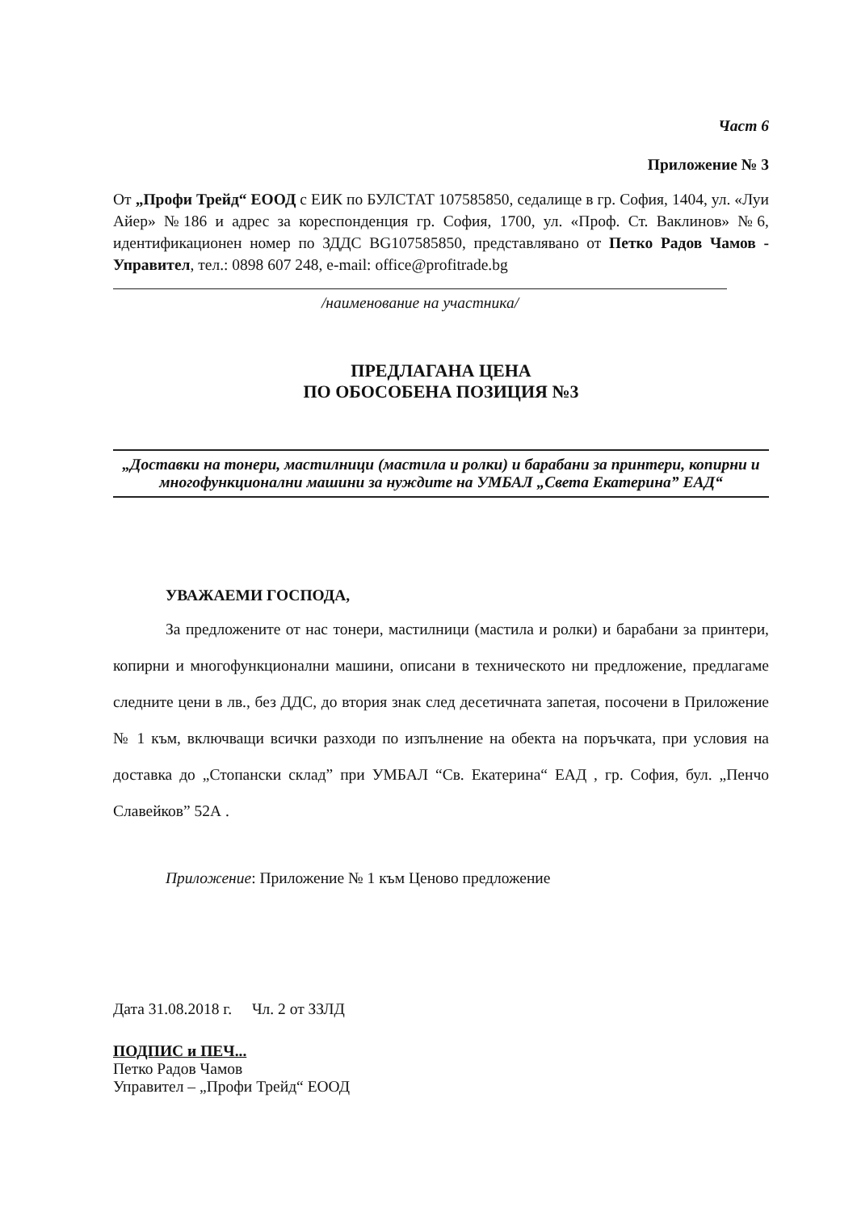Част 6
Приложение № 3
От „Профи Трейд“ ЕООД с ЕИК по БУЛСТАТ 107585850, седалище в гр. София, 1404, ул. «Луи Айер» №186 и адрес за кореспонденция гр. София, 1700, ул. «Проф. Ст. Ваклинов» №6, идентификационен номер по ЗДДС BG107585850, представлявано от Петко Радов Чамов - Управител, тел.: 0898 607 248, e-mail: office@profitrade.bg
/наименование на участника/
ПРЕДЛАГАНА ЦЕНА
ПО ОБОСОБЕНА ПОЗИЦИЯ №3
„Доставки на тонери, мастилници (мастила и ролки) и барабани за принтери, копирни и многофункционални машини за нуждите на УМБАЛ „Света Екатерина” ЕАД“
УВАЖАЕМИ ГОСПОДА,
За предложените от нас тонери, мастилници (мастила и ролки) и барабани за принтери, копирни и многофункционални машини, описани в техническото ни предложение, предлагаме следните цени в лв., без ДДС, до втория знак след десетичната запетая, посочени в Приложение № 1 към, включващи всички разходи по изпълнение на обекта на поръчката, при условия на доставка до „Стопански склад” при УМБАЛ “Св. Екатерина“ ЕАД , гр. София, бул. „Пенчо Славейков” 52А .
Приложение: Приложение № 1 към Ценово предложение
Дата 31.08.2018 г. Чл. 2 от ЗЗЛД
ПОДПИС и ПЕЧ...
Петко Радов Чамов
Управител – „Профи Трейд“ ЕООД